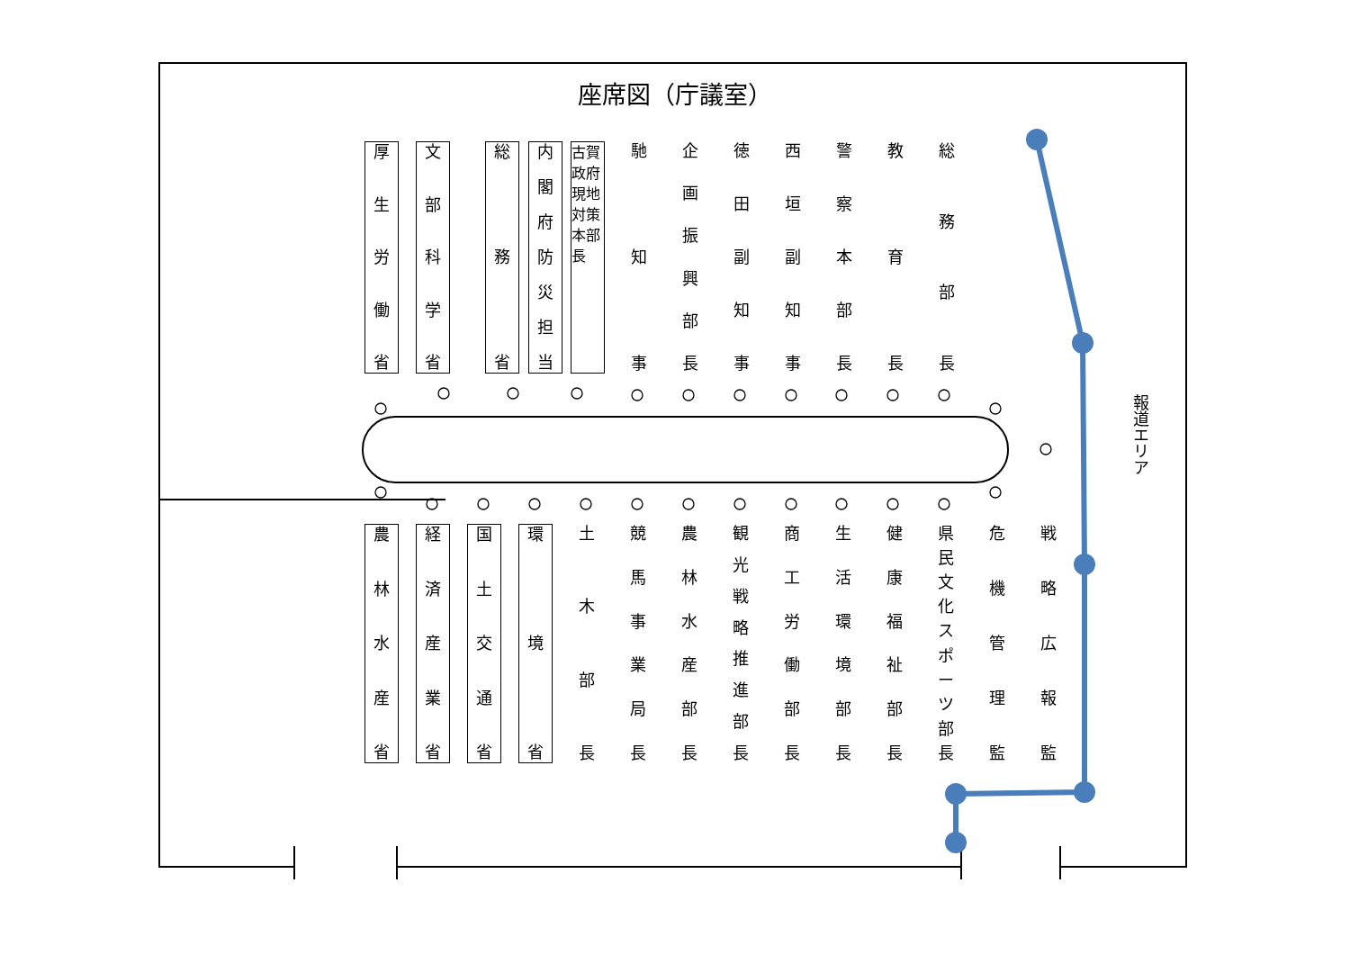座席図（庁議室）
厚生労働省
文部科学省
総務省
内閣府防災担当
古賀政府現地対策本部長
馳知事 企画振興部長
徳田副知事
西垣副知事
警察本部長
教育長 総務部長
農林水産省
経済産業省
国土交通省
環境省
土木部長
競馬事業局長
農林水産部長
観光戦略推進部長
商工労働部長
生活環境部長
健康福祉部長
県民文化スポーツ部長
危機管理監
戦略広報監
報道エリア